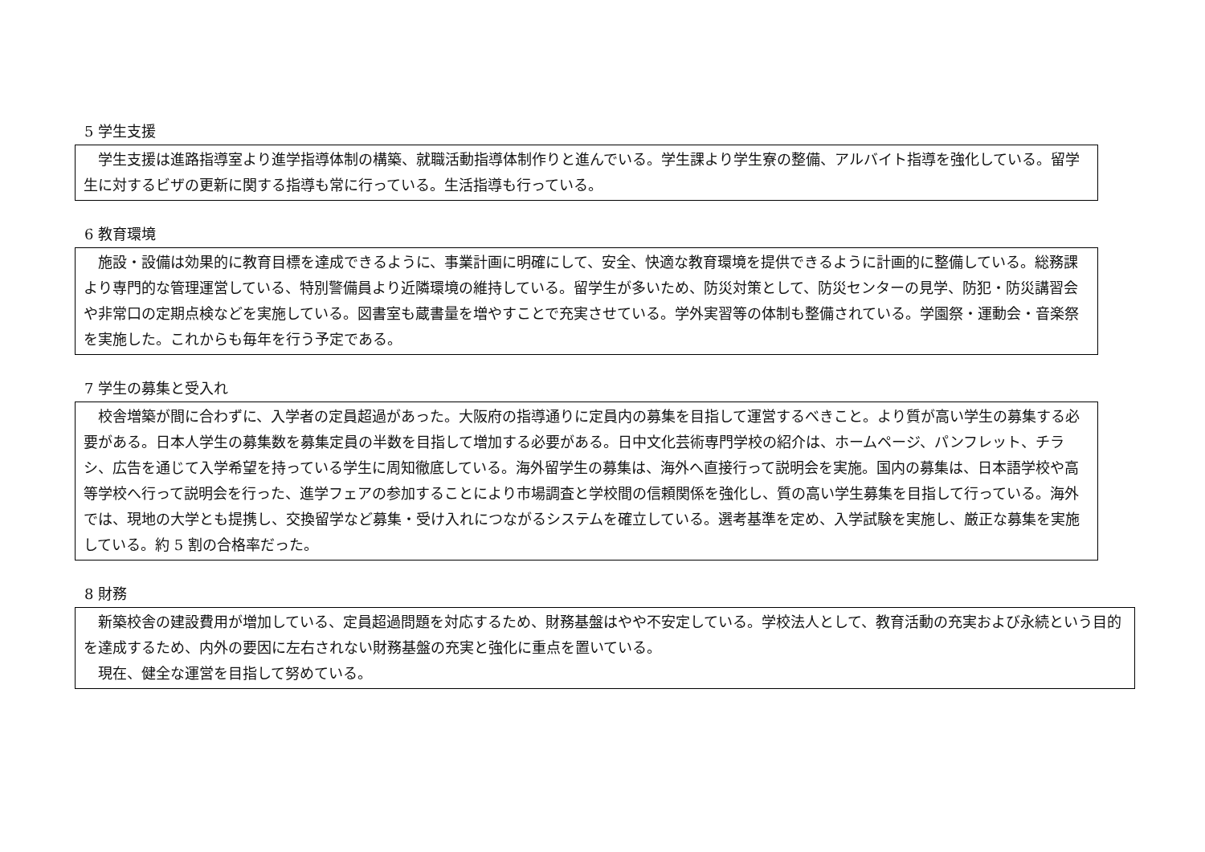5 学生支援
学生支援は進路指導室より進学指導体制の構築、就職活動指導体制作りと進んでいる。学生課より学生寮の整備、アルバイト指導を強化している。留学生に対するビザの更新に関する指導も常に行っている。生活指導も行っている。
6 教育環境
施設・設備は効果的に教育目標を達成できるように、事業計画に明確にして、安全、快適な教育環境を提供できるように計画的に整備している。総務課より専門的な管理運営している、特別警備員より近隣環境の維持している。留学生が多いため、防災対策として、防災センターの見学、防犯・防災講習会や非常口の定期点検などを実施している。図書室も蔵書量を増やすことで充実させている。学外実習等の体制も整備されている。学園祭・運動会・音楽祭を実施した。これからも毎年を行う予定である。
7 学生の募集と受入れ
校舎増築が間に合わずに、入学者の定員超過があった。大阪府の指導通りに定員内の募集を目指して運営するべきこと。より質が高い学生の募集する必要がある。日本人学生の募集数を募集定員の半数を目指して増加する必要がある。日中文化芸術専門学校の紹介は、ホームページ、パンフレット、チラシ、広告を通じて入学希望を持っている学生に周知徹底している。海外留学生の募集は、海外へ直接行って説明会を実施。国内の募集は、日本語学校や高等学校へ行って説明会を行った、進学フェアの参加することにより市場調査と学校間の信頼関係を強化し、質の高い学生募集を目指して行っている。海外では、現地の大学とも提携し、交換留学など募集・受け入れにつながるシステムを確立している。選考基準を定め、入学試験を実施し、厳正な募集を実施している。約 5 割の合格率だった。
8 財務
新築校舎の建設費用が増加している、定員超過問題を対応するため、財務基盤はやや不安定している。学校法人として、教育活動の充実および永続という目的を達成するため、内外の要因に左右されない財務基盤の充実と強化に重点を置いている。
現在、健全な運営を目指して努めている。